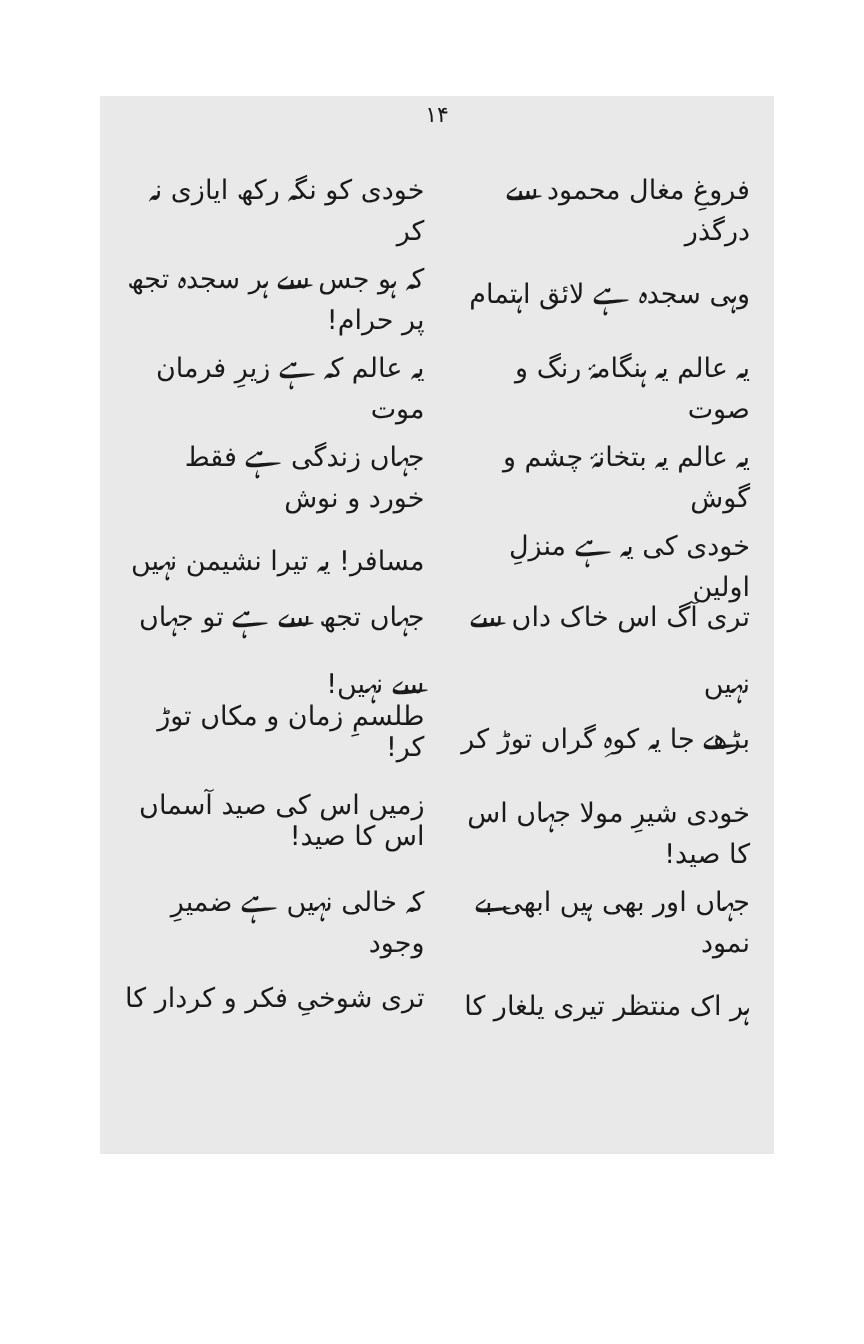۱۴
فروغِ مغال محمود سے درگذر خودی کو نگہ رکھ ایازی نہ کر
وہی سجدہ ہے لائق اہتمام کہ ہو جس سے ہر سجدہ تجھ پر حرام!
یہ عالم یہ ہنگامۂ رنگ و صوت یہ عالم کہ ہے زیرِ فرمان موت
یہ عالم یہ بتخانۂ چشم و گوش جہاں زندگی ہے فقط خورد و نوش
خودی کی یہ ہے منزلِ اولین مسافر! یہ تیرا نشیمن نہیں
تری آگ اس خاک داں سے نہیں جہاں تجھ سے ہے تو جہاں سے نہیں!
بڑھے جا یہ کوہِ گراں توڑ کر طلسمِ زمان و مکاں توڑ کر!
خودی شیرِ مولا جہاں اس کا صید! زمیں اس کی صید آسماں اس کا صید!
جہاں اور بھی ہیں ابھی بے نمود کہ خالی نہیں ہے ضمیرِ وجود
ہر اک منتظر تیری یلغار کا تری شوخیِ فکر و کردار کا